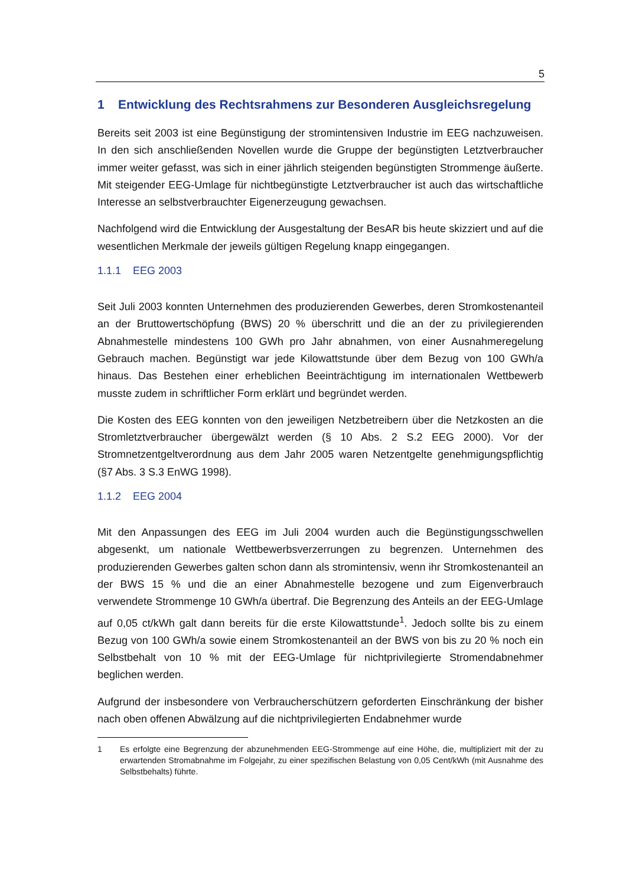5
1 Entwicklung des Rechtsrahmens zur Besonderen Ausgleichsregelung
Bereits seit 2003 ist eine Begünstigung der stromintensiven Industrie im EEG nachzuweisen. In den sich anschließenden Novellen wurde die Gruppe der begünstigten Letztverbraucher immer weiter gefasst, was sich in einer jährlich steigenden begünstigten Strommenge äußerte. Mit steigender EEG-Umlage für nichtbegünstigte Letztverbraucher ist auch das wirtschaftliche Interesse an selbstverbrauchter Eigenerzeugung gewachsen.
Nachfolgend wird die Entwicklung der Ausgestaltung der BesAR bis heute skizziert und auf die wesentlichen Merkmale der jeweils gültigen Regelung knapp eingegangen.
1.1.1 EEG 2003
Seit Juli 2003 konnten Unternehmen des produzierenden Gewerbes, deren Stromkostenanteil an der Bruttowertschöpfung (BWS) 20 % überschritt und die an der zu privilegierenden Abnahmestelle mindestens 100 GWh pro Jahr abnahmen, von einer Ausnahmeregelung Gebrauch machen. Begünstigt war jede Kilowattstunde über dem Bezug von 100 GWh/a hinaus. Das Bestehen einer erheblichen Beeinträchtigung im internationalen Wettbewerb musste zudem in schriftlicher Form erklärt und begründet werden.
Die Kosten des EEG konnten von den jeweiligen Netzbetreibern über die Netzkosten an die Stromletztverbraucher übergewälzt werden (§ 10 Abs. 2 S.2 EEG 2000). Vor der Stromnetzentgeltverordnung aus dem Jahr 2005 waren Netzentgelte genehmigungspflichtig (§7 Abs. 3 S.3 EnWG 1998).
1.1.2 EEG 2004
Mit den Anpassungen des EEG im Juli 2004 wurden auch die Begünstigungsschwellen abgesenkt, um nationale Wettbewerbsverzerrungen zu begrenzen. Unternehmen des produzierenden Gewerbes galten schon dann als stromintensiv, wenn ihr Stromkostenanteil an der BWS 15 % und die an einer Abnahmestelle bezogene und zum Eigenverbrauch verwendete Strommenge 10 GWh/a übertraf. Die Begrenzung des Anteils an der EEG-Umlage auf 0,05 ct/kWh galt dann bereits für die erste Kilowattstunde<sup>1</sup>. Jedoch sollte bis zu einem Bezug von 100 GWh/a sowie einem Stromkostenanteil an der BWS von bis zu 20 % noch ein Selbstbehalt von 10 % mit der EEG-Umlage für nichtprivilegierte Stromendabnehmer beglichen werden.
Aufgrund der insbesondere von Verbraucherschützern geforderten Einschränkung der bisher nach oben offenen Abwälzung auf die nichtprivilegierten Endabnehmer wurde
1 Es erfolgte eine Begrenzung der abzunehmenden EEG-Strommenge auf eine Höhe, die, multipliziert mit der zu erwartenden Stromabnahme im Folgejahr, zu einer spezifischen Belastung von 0,05 Cent/kWh (mit Ausnahme des Selbstbehalts) führte.